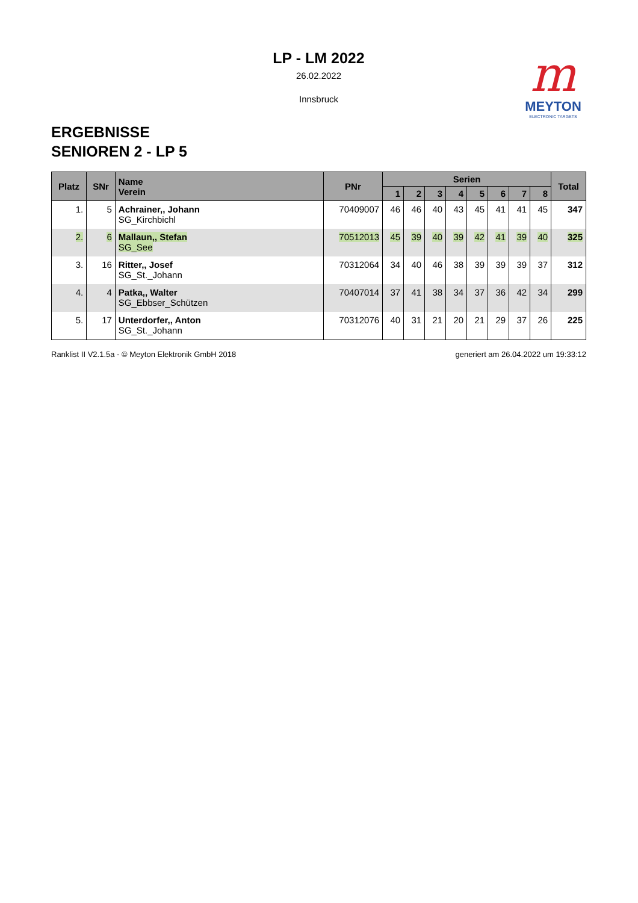m
MEYTON
ELECTRONIC TARGETS
LP - LM 2022
26.02.2022
Innsbruck
ERGEBNISSE
SENIOREN 2 - LP 5
| Platz | SNr | Name Verein | PNr | Serien | | | | | | | | Total |
| --- | --- | --- | --- | --- | --- | --- | --- | --- | --- | --- | --- | --- |
| | | | | 1 | 2 | 3 | 4 | 5 | 6 | 7 | 8 | |
| 1. | 5 | Achrainer,, Johann SG_Kirchbichl | 70409007 | 46 | 46 | 40 | 43 | 45 | 41 | 41 | 45 | 347 |
| 2. | 6 | Mallaun,, Stefan SG_See | 70512013 | 45 | 39 | 40 | 39 | 42 | 41 | 39 | 40 | 325 |
| 3. | 16 | Ritter,, Josef SG_St._Johann | 70312064 | 34 | 40 | 46 | 38 | 39 | 39 | 39 | 37 | 312 |
| 4. | 4 | Patka,, Walter SG_Ebbser_Schützen | 70407014 | 37 | 41 | 38 | 34 | 37 | 36 | 42 | 34 | 299 |
| 5. | 17 | Unterdorfer,, Anton SG_St._Johann | 70312076 | 40 | 31 | 21 | 20 | 21 | 29 | 37 | 26 | 225 |
Ranklist II V2.1.5a - © Meyton Elektronik GmbH 2018 generiert am 26.04.2022 um 19:33:12